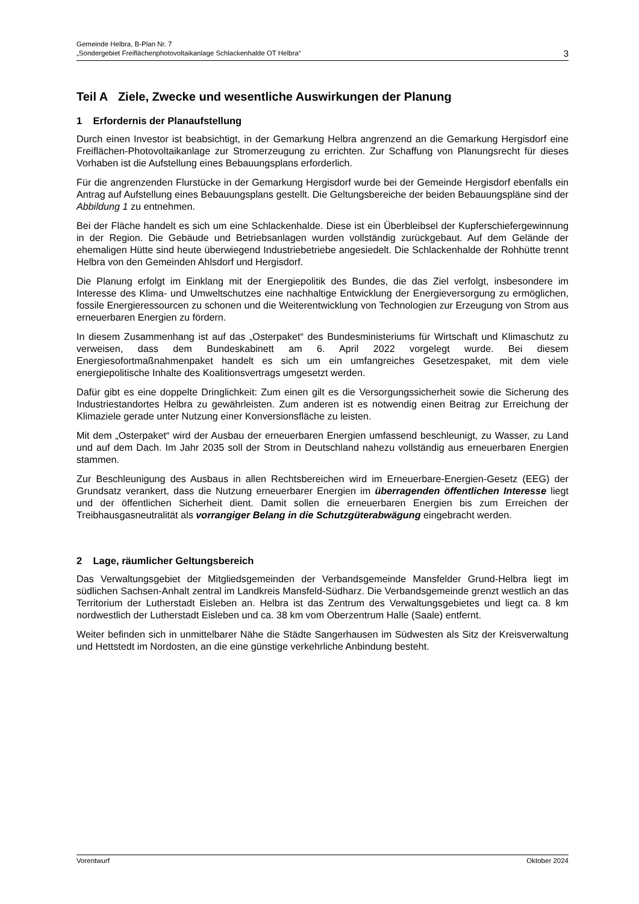Gemeinde Helbra, B-Plan Nr. 7
„Sondergebiet Freiflächenphotovoltaikanlage Schlackenhalde OT Helbra“
3
Teil A Ziele, Zwecke und wesentliche Auswirkungen der Planung
1 Erfordernis der Planaufstellung
Durch einen Investor ist beabsichtigt, in der Gemarkung Helbra angrenzend an die Gemarkung Hergisdorf eine Freiflächen-Photovoltaikanlage zur Stromerzeugung zu errichten. Zur Schaffung von Planungsrecht für dieses Vorhaben ist die Aufstellung eines Bebauungsplans erforderlich.
Für die angrenzenden Flurstücke in der Gemarkung Hergisdorf wurde bei der Gemeinde Hergisdorf ebenfalls ein Antrag auf Aufstellung eines Bebauungsplans gestellt. Die Geltungsbereiche der beiden Bebauungspläne sind der Abbildung 1 zu entnehmen.
Bei der Fläche handelt es sich um eine Schlackenhalde. Diese ist ein Überbleibsel der Kupferschiefergewinnung in der Region. Die Gebäude und Betriebsanlagen wurden vollständig zurückgebaut. Auf dem Gelände der ehemaligen Hütte sind heute überwiegend Industriebetriebe angesiedelt. Die Schlackenhalde der Rohhütte trennt Helbra von den Gemeinden Ahlsdorf und Hergisdorf.
Die Planung erfolgt im Einklang mit der Energiepolitik des Bundes, die das Ziel verfolgt, insbesondere im Interesse des Klima- und Umweltschutzes eine nachhaltige Entwicklung der Energieversorgung zu ermöglichen, fossile Energieressourcen zu schonen und die Weiterentwicklung von Technologien zur Erzeugung von Strom aus erneuerbaren Energien zu fördern.
In diesem Zusammenhang ist auf das „Osterpaket“ des Bundesministeriums für Wirtschaft und Klimaschutz zu verweisen, dass dem Bundeskabinett am 6. April 2022 vorgelegt wurde. Bei diesem Energiesofortmaßnahmenpaket handelt es sich um ein umfangreiches Gesetzespaket, mit dem viele energiepolitische Inhalte des Koalitionsvertrags umgesetzt werden.
Dafür gibt es eine doppelte Dringlichkeit: Zum einen gilt es die Versorgungssicherheit sowie die Sicherung des Industriestandortes Helbra zu gewährleisten. Zum anderen ist es notwendig einen Beitrag zur Erreichung der Klimaziele gerade unter Nutzung einer Konversionsfläche zu leisten.
Mit dem „Osterpaket“ wird der Ausbau der erneuerbaren Energien umfassend beschleunigt, zu Wasser, zu Land und auf dem Dach. Im Jahr 2035 soll der Strom in Deutschland nahezu vollständig aus erneuerbaren Energien stammen.
Zur Beschleunigung des Ausbaus in allen Rechtsbereichen wird im Erneuerbare-Energien-Gesetz (EEG) der Grundsatz verankert, dass die Nutzung erneuerbarer Energien im überragenden öffentlichen Interesse liegt und der öffentlichen Sicherheit dient. Damit sollen die erneuerbaren Energien bis zum Erreichen der Treibhausgasneutralität als vorrangiger Belang in die Schutzgüterabwägung eingebracht werden.
2 Lage, räumlicher Geltungsbereich
Das Verwaltungsgebiet der Mitgliedsgemeinden der Verbandsgemeinde Mansfelder Grund-Helbra liegt im südlichen Sachsen-Anhalt zentral im Landkreis Mansfeld-Südharz. Die Verbandsgemeinde grenzt westlich an das Territorium der Lutherstadt Eisleben an. Helbra ist das Zentrum des Verwaltungsgebietes und liegt ca. 8 km nordwestlich der Lutherstadt Eisleben und ca. 38 km vom Oberzentrum Halle (Saale) entfernt.
Weiter befinden sich in unmittelbarer Nähe die Städte Sangerhausen im Südwesten als Sitz der Kreisverwaltung und Hettstedt im Nordosten, an die eine günstige verkehrliche Anbindung besteht.
Vorentwurf Oktober 2024